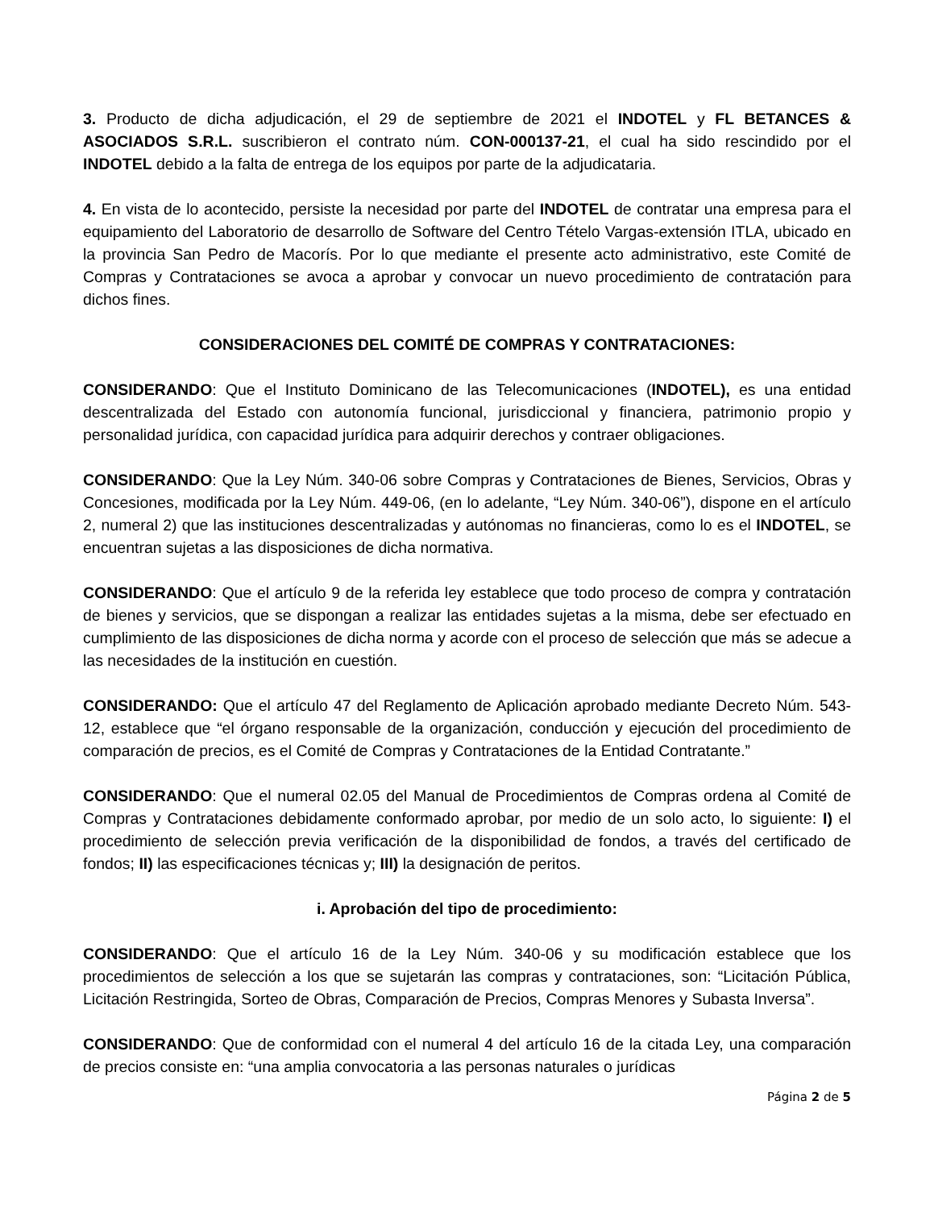3. Producto de dicha adjudicación, el 29 de septiembre de 2021 el INDOTEL y FL BETANCES & ASOCIADOS S.R.L. suscribieron el contrato núm. CON-000137-21, el cual ha sido rescindido por el INDOTEL debido a la falta de entrega de los equipos por parte de la adjudicataria.
4. En vista de lo acontecido, persiste la necesidad por parte del INDOTEL de contratar una empresa para el equipamiento del Laboratorio de desarrollo de Software del Centro Tételo Vargas-extensión ITLA, ubicado en la provincia San Pedro de Macorís. Por lo que mediante el presente acto administrativo, este Comité de Compras y Contrataciones se avoca a aprobar y convocar un nuevo procedimiento de contratación para dichos fines.
CONSIDERACIONES DEL COMITÉ DE COMPRAS Y CONTRATACIONES:
CONSIDERANDO: Que el Instituto Dominicano de las Telecomunicaciones (INDOTEL), es una entidad descentralizada del Estado con autonomía funcional, jurisdiccional y financiera, patrimonio propio y personalidad jurídica, con capacidad jurídica para adquirir derechos y contraer obligaciones.
CONSIDERANDO: Que la Ley Núm. 340-06 sobre Compras y Contrataciones de Bienes, Servicios, Obras y Concesiones, modificada por la Ley Núm. 449-06, (en lo adelante, “Ley Núm. 340-06”), dispone en el artículo 2, numeral 2) que las instituciones descentralizadas y autónomas no financieras, como lo es el INDOTEL, se encuentran sujetas a las disposiciones de dicha normativa.
CONSIDERANDO: Que el artículo 9 de la referida ley establece que todo proceso de compra y contratación de bienes y servicios, que se dispongan a realizar las entidades sujetas a la misma, debe ser efectuado en cumplimiento de las disposiciones de dicha norma y acorde con el proceso de selección que más se adecue a las necesidades de la institución en cuestión.
CONSIDERANDO: Que el artículo 47 del Reglamento de Aplicación aprobado mediante Decreto Núm. 543-12, establece que “el órgano responsable de la organización, conducción y ejecución del procedimiento de comparación de precios, es el Comité de Compras y Contrataciones de la Entidad Contratante.”
CONSIDERANDO: Que el numeral 02.05 del Manual de Procedimientos de Compras ordena al Comité de Compras y Contrataciones debidamente conformado aprobar, por medio de un solo acto, lo siguiente: I) el procedimiento de selección previa verificación de la disponibilidad de fondos, a través del certificado de fondos; II) las especificaciones técnicas y; III) la designación de peritos.
i. Aprobación del tipo de procedimiento:
CONSIDERANDO: Que el artículo 16 de la Ley Núm. 340-06 y su modificación establece que los procedimientos de selección a los que se sujetarán las compras y contrataciones, son: “Licitación Pública, Licitación Restringida, Sorteo de Obras, Comparación de Precios, Compras Menores y Subasta Inversa”.
CONSIDERANDO: Que de conformidad con el numeral 4 del artículo 16 de la citada Ley, una comparación de precios consiste en: “una amplia convocatoria a las personas naturales o jurídicas
Página 2 de 5